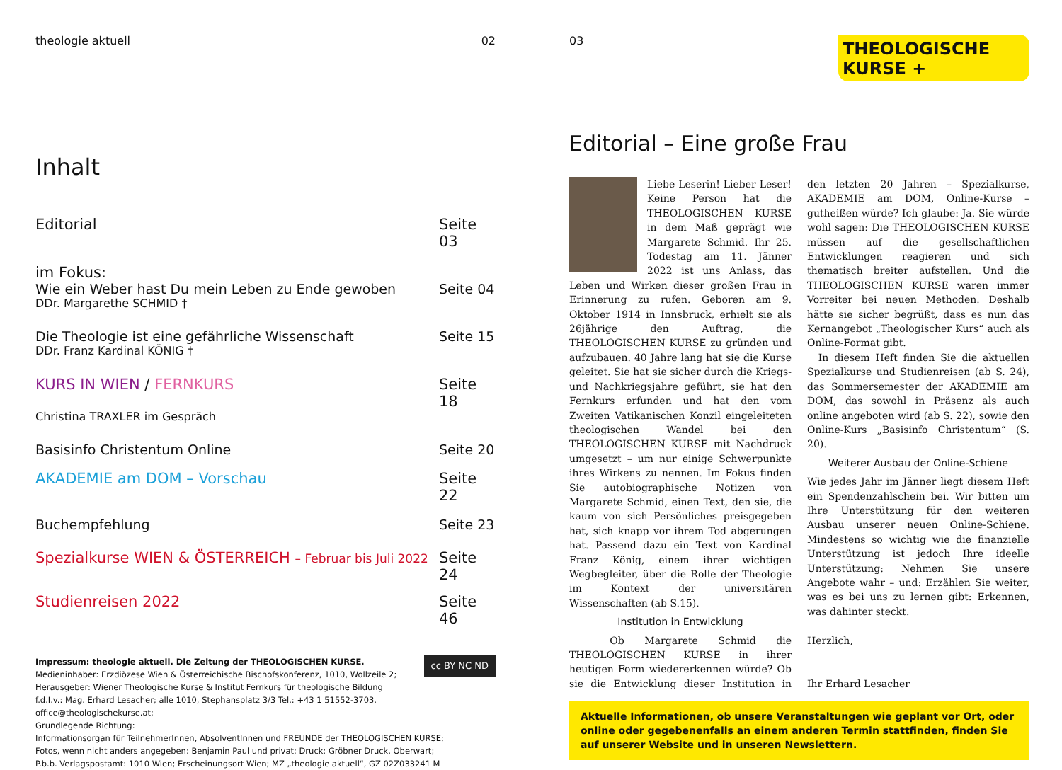theologie aktuell 02
Inhalt
Editorial Seite 03
im Fokus:
Wie ein Weber hast Du mein Leben zu Ende gewoben Seite 04
DDr. Margarethe SCHMID †
Die Theologie ist eine gefährliche Wissenschaft Seite 15
DDr. Franz Kardinal KÖNIG †
KURS IN WIEN / FERNKURS Seite 18
Christina TRAXLER im Gespräch
Basisinfo Christentum Online Seite 20
AKADEMIE am DOM – Vorschau Seite 22
Buchempfehlung Seite 23
Spezialkurse WIEN & ÖSTERREICH – Februar bis Juli 2022 Seite 24
Studienreisen 2022 Seite 46
Impressum: theologie aktuell. Die Zeitung der THEOLOGISCHEN KURSE. cc BY NC ND
Medieninhaber: Erzdiözese Wien & Österreichische Bischofskonferenz, 1010, Wollzeile 2;
Herausgeber: Wiener Theologische Kurse & Institut Fernkurs für theologische Bildung
f.d.I.v.: Mag. Erhard Lesacher; alle 1010, Stephansplatz 3/3 Tel.: +43 1 51552-3703, office@theologischekurse.at;
Grundlegende Richtung:
Informationsorgan für TeilnehmerInnen, AbsolventInnen und FREUNDE der THEOLOGISCHEN KURSE;
Fotos, wenn nicht anders angegeben: Benjamin Paul und privat; Druck: Gröbner Druck, Oberwart;
P.b.b. Verlagspostamt: 1010 Wien; Erscheinungsort Wien; MZ „theologie aktuell“, GZ 02Z033241 M
03
THEOLOGISCHE
KURSE +
Editorial – Eine große Frau
Liebe Leserin! Lieber Leser! Keine Person hat die THEOLOGISCHEN KURSE in dem Maß geprägt wie Margarete Schmid. Ihr 25. Todestag am 11. Jänner 2022 ist uns Anlass, das Leben und Wirken dieser großen Frau in Erinnerung zu rufen. Geboren am 9. Oktober 1914 in Innsbruck, erhielt sie als 26jährige den Auftrag, die THEOLOGISCHEN KURSE zu gründen und aufzubauen. 40 Jahre lang hat sie die Kurse geleitet. Sie hat sie sicher durch die Kriegs- und Nachkriegsjahre geführt, sie hat den Fernkurs erfunden und hat den vom Zweiten Vatikanischen Konzil eingeleiteten theologischen Wandel bei den THEOLOGISCHEN KURSE mit Nachdruck umgesetzt – um nur einige Schwerpunkte ihres Wirkens zu nennen. Im Fokus finden Sie autobiographische Notizen von Margarete Schmid, einen Text, den sie, die kaum von sich Persönliches preisgegeben hat, sich knapp vor ihrem Tod abgerungen hat. Passend dazu ein Text von Kardinal Franz König, einem ihrer wichtigen Wegbegleiter, über die Rolle der Theologie im Kontext der universitären Wissenschaften (ab S.15).
Institution in Entwicklung
Ob Margarete Schmid die THEOLOGISCHEN KURSE in ihrer heutigen Form wiedererkennen würde? Ob sie die Entwicklung dieser Institution in den letzten 20 Jahren – Spezialkurse, AKADEMIE am DOM, Online-Kurse – guthei­ßen würde? Ich glaube: Ja. Sie würde wohl sagen: Die THEOLOGISCHEN KURSE müssen auf die gesellschaftlichen Entwicklungen reagieren und sich thematisch breiter aufstellen. Und die THEOLOGISCHEN KURSE waren immer Vorreiter bei neuen Methoden. Deshalb hätte sie sicher begrüßt, dass es nun das Kernangebot „Theologischer Kurs“ auch als Online-Format gibt.
In diesem Heft finden Sie die aktuellen Spezialkurse und Studienreisen (ab S. 24), das Sommersemester der AKADEMIE am DOM, das sowohl in Präsenz als auch online angeboten wird (ab S. 22), sowie den Online-Kurs „Basisinfo Christentum“ (S. 20).
Weiterer Ausbau der Online-Schiene
Wie jedes Jahr im Jänner liegt diesem Heft ein Spendenzahlschein bei. Wir bitten um Ihre Unterstützung für den weiteren Ausbau unserer neuen Online-Schiene. Mindestens so wichtig wie die finanzielle Unterstützung ist jedoch Ihre ideelle Unterstützung: Nehmen Sie unsere Angebote wahr – und: Erzählen Sie weiter, was es bei uns zu lernen gibt: Erkennen, was dahinter steckt.
Herzlich,
Ihr Erhard Lesacher
Aktuelle Informationen, ob unsere Veranstaltungen wie geplant vor Ort, oder online oder gegebenenfalls an einem anderen Termin stattfinden, finden Sie auf unserer Website und in unseren Newslettern.